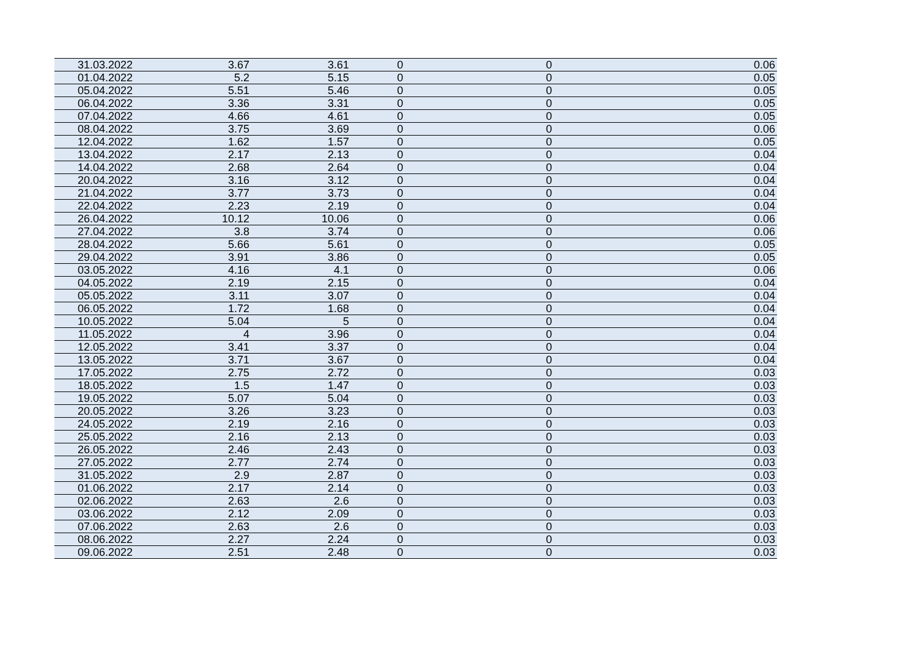| 31.03.2022 | 3.67 | 3.61 | 0 | 0 | 0.06 |
| 01.04.2022 | 5.2 | 5.15 | 0 | 0 | 0.05 |
| 05.04.2022 | 5.51 | 5.46 | 0 | 0 | 0.05 |
| 06.04.2022 | 3.36 | 3.31 | 0 | 0 | 0.05 |
| 07.04.2022 | 4.66 | 4.61 | 0 | 0 | 0.05 |
| 08.04.2022 | 3.75 | 3.69 | 0 | 0 | 0.06 |
| 12.04.2022 | 1.62 | 1.57 | 0 | 0 | 0.05 |
| 13.04.2022 | 2.17 | 2.13 | 0 | 0 | 0.04 |
| 14.04.2022 | 2.68 | 2.64 | 0 | 0 | 0.04 |
| 20.04.2022 | 3.16 | 3.12 | 0 | 0 | 0.04 |
| 21.04.2022 | 3.77 | 3.73 | 0 | 0 | 0.04 |
| 22.04.2022 | 2.23 | 2.19 | 0 | 0 | 0.04 |
| 26.04.2022 | 10.12 | 10.06 | 0 | 0 | 0.06 |
| 27.04.2022 | 3.8 | 3.74 | 0 | 0 | 0.06 |
| 28.04.2022 | 5.66 | 5.61 | 0 | 0 | 0.05 |
| 29.04.2022 | 3.91 | 3.86 | 0 | 0 | 0.05 |
| 03.05.2022 | 4.16 | 4.1 | 0 | 0 | 0.06 |
| 04.05.2022 | 2.19 | 2.15 | 0 | 0 | 0.04 |
| 05.05.2022 | 3.11 | 3.07 | 0 | 0 | 0.04 |
| 06.05.2022 | 1.72 | 1.68 | 0 | 0 | 0.04 |
| 10.05.2022 | 5.04 | 5 | 0 | 0 | 0.04 |
| 11.05.2022 | 4 | 3.96 | 0 | 0 | 0.04 |
| 12.05.2022 | 3.41 | 3.37 | 0 | 0 | 0.04 |
| 13.05.2022 | 3.71 | 3.67 | 0 | 0 | 0.04 |
| 17.05.2022 | 2.75 | 2.72 | 0 | 0 | 0.03 |
| 18.05.2022 | 1.5 | 1.47 | 0 | 0 | 0.03 |
| 19.05.2022 | 5.07 | 5.04 | 0 | 0 | 0.03 |
| 20.05.2022 | 3.26 | 3.23 | 0 | 0 | 0.03 |
| 24.05.2022 | 2.19 | 2.16 | 0 | 0 | 0.03 |
| 25.05.2022 | 2.16 | 2.13 | 0 | 0 | 0.03 |
| 26.05.2022 | 2.46 | 2.43 | 0 | 0 | 0.03 |
| 27.05.2022 | 2.77 | 2.74 | 0 | 0 | 0.03 |
| 31.05.2022 | 2.9 | 2.87 | 0 | 0 | 0.03 |
| 01.06.2022 | 2.17 | 2.14 | 0 | 0 | 0.03 |
| 02.06.2022 | 2.63 | 2.6 | 0 | 0 | 0.03 |
| 03.06.2022 | 2.12 | 2.09 | 0 | 0 | 0.03 |
| 07.06.2022 | 2.63 | 2.6 | 0 | 0 | 0.03 |
| 08.06.2022 | 2.27 | 2.24 | 0 | 0 | 0.03 |
| 09.06.2022 | 2.51 | 2.48 | 0 | 0 | 0.03 |